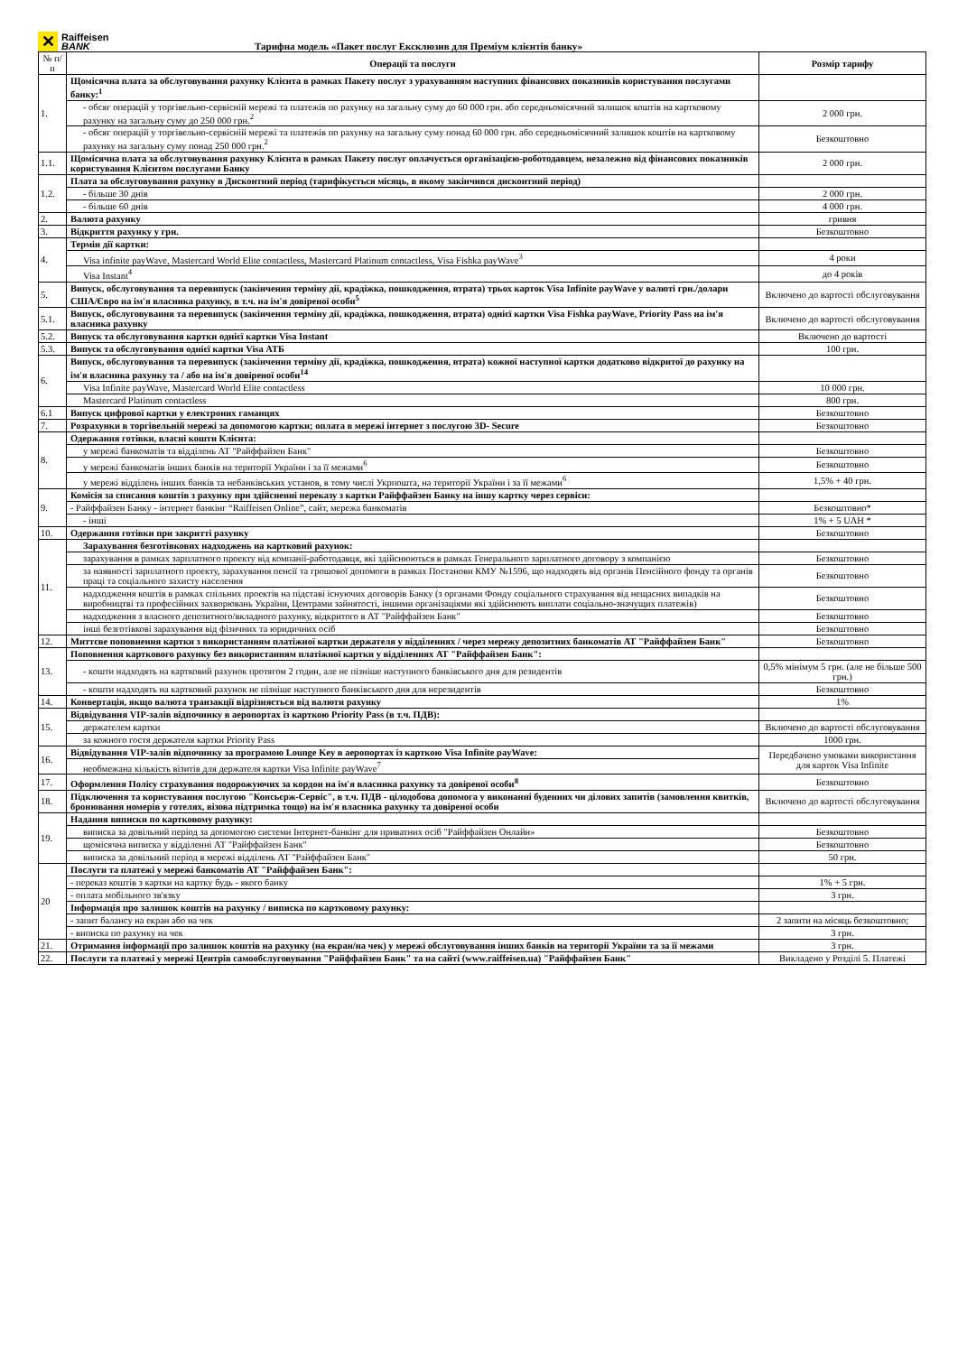✕
Raiffeisen
BANK
Тарифна модель «Пакет послуг Ексклюзив для Преміум клієнтів банку»
| № п/п | Операції та послуги | Розмір тарифу |
| --- | --- | --- |
| 1. | Щомісячна плата за обслуговування рахунку Клієнта в рамках Пакету послуг з урахуванням наступних фінансових показників користування послугами банку:<sup>1</sup> | |
| | - обсяг операцій у торгівельно-сервісній мережі та платежів по рахунку на загальну суму до 60 000 грн. або середньомісячний залишок коштів на картковому рахунку на загальну суму до 250 000 грн.<sup>2</sup> | 2 000 грн. |
| | - обсяг операцій у торгівельно-сервісній мережі та платежів по рахунку на загальну суму понад 60 000 грн. або середньомісячний залишок коштів на картковому рахунку на загальну суму понад 250 000 грн.<sup>2</sup> | Безкоштовно |
| 1.1. | Щомісячна плата за обслуговування рахунку Клієнта в рамках Пакету послуг оплачується організацією-роботодавцем, незалежно від фінансових показників користування Клієнтом послугами Банку | 2 000 грн. |
| 1.2. | Плата за обслуговування рахунку в Дисконтний період (тарифікується місяць, в якому закінчився дисконтний період) | |
| | - більше 30 днів | 2 000 грн. |
| | - більше 60 днів | 4 000 грн. |
| 2. | Валюта рахунку | гривня |
| 3. | Відкриття рахунку у грн. | Безкоштовно |
| 4. | Термін дії картки: | |
| | Visa infinite payWave, Mastercard World Elite contactless, Mastercard Platinum contactless, Visa Fishka payWave<sup>3</sup> | 4 роки |
| | Visa Instant<sup>4</sup> | до 4 років |
| 5. | Випуск, обслуговування та перевипуск (закінчення терміну дії, крадіжка, пошкодження, втрата) трьох карток Visa Infinite payWave у валюті грн./долари США/Євро на ім'я власника рахунку, в т.ч. на ім'я довіреної особи<sup>5</sup> | Включено до вартості обслуговування |
| 5.1. | Випуск, обслуговування та перевипуск (закінчення терміну дії, крадіжка, пошкодження, втрата) однієї картки Visa Fishka payWave, Priority Pass на ім'я власника рахунку | Включено до вартості обслуговування |
| 5.2. | Випуск та обслуговування картки однієї картки Visa Instant | Включено до вартості |
| 5.3. | Випуск та обслуговування однієї картки Visa АТБ | 100 грн. |
| 6. | Випуск, обслуговування та перевипуск (закінчення терміну дії, крадіжка, пошкодження, втрата) кожної наступної картки додатково відкритої до рахунку на ім'я власника рахунку та / або на ім'я довіреної особи<sup>14</sup> | |
| | Visa Infinite payWave, Mastercard World Elite contactless | 10 000 грн. |
| | Mastercard Platinum contactless | 800 грн. |
| 6.1 | Випуск цифрової картки у електроних гаманцях | Безкоштовно |
| 7. | Розрахунки в торгівельній мережі за допомогою картки; оплата в мережі інтернет з послугою 3D- Secure | Безкоштовно |
| 8. | Одержання готівки, власні кошти Клієнта: | |
| | у мережі банкоматів та відділень АТ "Райффайзен Банк" | Безкоштовно |
| | у мережі банкоматів інших банків на території України і за її межами<sup>6</sup> | Безкоштовно |
| | у мережі відділень інших банків та небанківських установ, в тому числі Укрпошта, на території України і за її межами<sup>6</sup> | 1,5% + 40 грн. |
| 9. | Комісія за списання коштів з рахунку при здійсненні переказу з картки Райффайзен Банку на іншу картку через сервіси: | |
| | - Райффайзен Банку - інтернет банкінг “Raiffeisen Online”, сайт, мережа банкоматів | Безкоштовно* |
| | - інші | 1% + 5 UAH * |
| 10. | Одержання готівки при закритті рахунку | Безкоштовно |
| 11. | Зарахування безготівкових надходжень на картковий рахунок: | |
| | зарахування в рамках зарплатного проекту від компанії-работодавця, які здійснюються в рамках Генерального зарплатного договору з компанією | Безкоштовно |
| | за наявності зарплатного проекту, зарахування пенсії та грошової допомоги в рамках Постанови КМУ №1596, що надходять від органів Пенсійного фонду та органів праці та соціального захисту населення | Безкоштовно |
| | надходження коштів в рамках спільних проектів на підставі існуючих договорів Банку (з органами Фонду соціального страхування від нещасних випадків на виробництві та професійних захворювань України, Центрами зайнятості, іншими організаціями які здійснюють виплати соціально-значущих платежів) | Безкоштовно |
| | надходження з власного депозитного/вкладного рахунку, відкритого в АТ "Райффайзен Банк" | Безкоштовно |
| | інші безготівкові зарахування від фізичних та юридичних осіб | Безкоштовно |
| 12. | Миттєве поповнення картки з використанням платіжної картки держателя у відділеннях / через мережу депозитних банкоматів АТ "Райффайзен Банк" | Безкоштовно |
| 13. | Поповнення карткового рахунку без використанням платіжної картки у відділеннях АТ "Райффайзен Банк": | |
| | - кошти надходять на картковий рахунок протягом 2 годин, але не пізніше наступного банківського дня для резидентів | 0,5% мінімум 5 грн. (але не більше 500 грн.) |
| | - кошти надходять на картковий рахунок не пізніше наступного банківського дня для нерезидентів | Безкоштовно |
| 14. | Конвертація, якщо валюта транзакції відрізняється від валюти рахунку | 1% |
| 15. | Відвідування VIP-залів відпочинку в аеропортах із карткою Priority Pass (в т.ч. ПДВ): | |
| | держателем картки | Включено до вартості обслуговування |
| | за кожного гостя держателя картки Priority Pass | 1000 грн. |
| 16. | Відвідування VIP-залів відпочинку за програмою Lounge Key в аеропортах із карткою Visa Infinite payWave: | Передбачено умовами використання для карток Visa Infinite |
| | необмежана кількість візитів для держателя картки Visa Infinite payWave<sup>7</sup> | |
| 17. | Оформлення Полісу страхування подорожуючих за кордон на ім'я власника рахунку та довіреної особи<sup>8</sup> | Безкоштовно |
| 18. | Підключення та користування послугою "Консьєрж-Сервіс", в т.ч. ПДВ - цілодобова допомога у виконанні буденних чи ділових запитів (замовлення квитків, бронювання номерів у готелях, візова підтримка тощо) на ім'я власника рахунку та довіреної особи | Включено до вартості обслуговування |
| 19. | Надання виписки по картковому рахунку: | |
| | виписка за довільний період за допомогою системи Інтернет-банкінг для приватних осіб "Райффайзен Онлайн» | Безкоштовно |
| | щомісячна виписка у відділенні АТ "Райффайзен Банк" | Безкоштовно |
| | виписка за довільний період в мережі відділень АТ "Райффайзен Банк" | 50 грн. |
| 20 | Послуги та платежі у мережі банкоматів АТ "Райффайзен Банк": | |
| | - переказ коштів з картки на картку будь - якого банку | 1% + 5 грн. |
| | - оплата мобільного зв'язку | 3 грн. |
| | Інформація про залишок коштів на рахунку / виписка по картковому рахунку: | |
| | - запит балансу на екран або на чек | 2 запити на місяць безкоштовно; |
| | - виписка по рахунку на чек | 3 грн. |
| 21. | Отримання інформації про залишок коштів на рахунку (на екран/на чек) у мережі обслуговування інших банків на території України та за її межами | 3 грн. |
| 22. | Послуги та платежі у мережі Центрів самообслуговування "Райффайзен Банк" та на сайті (www.raiffeisen.ua) "Райффайзен Банк" | Викладено у Розділі 5. Платежі |